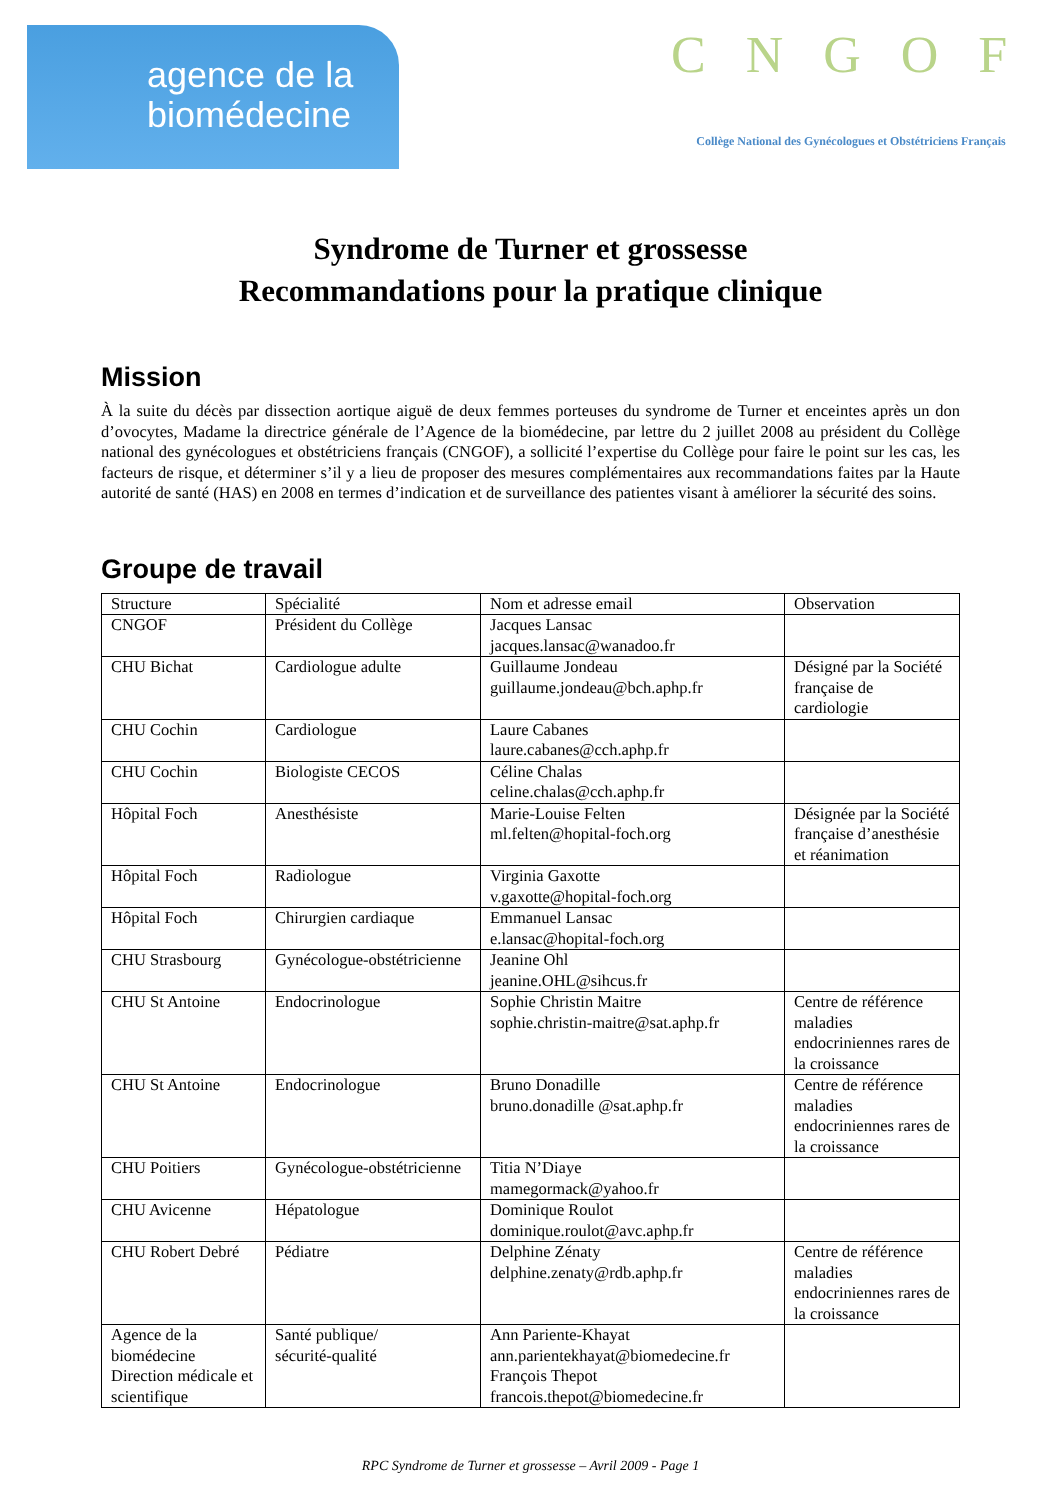agence de la
biomédecine
CNGOF
Collège National des Gynécologues et Obstétriciens Français
Syndrome de Turner et grossesse
Recommandations pour la pratique clinique
Mission
À la suite du décès par dissection aortique aiguë de deux femmes porteuses du syndrome de Turner et enceintes après un don d’ovocytes, Madame la directrice générale de l’Agence de la biomédecine, par lettre du 2 juillet 2008 au président du Collège national des gynécologues et obstétriciens français (CNGOF), a sollicité l’expertise du Collège pour faire le point sur les cas, les facteurs de risque, et déterminer s’il y a lieu de proposer des mesures complémentaires aux recommandations faites par la Haute autorité de santé (HAS) en 2008 en termes d’indication et de surveillance des patientes visant à améliorer la sécurité des soins.
Groupe de travail
| Structure | Spécialité | Nom et adresse email | Observation |
| --- | --- | --- | --- |
| CNGOF | Président du Collège | Jacques Lansac jacques.lansac@wanadoo.fr | |
| CHU Bichat | Cardiologue adulte | Guillaume Jondeau guillaume.jondeau@bch.aphp.fr | Désigné par la Société française de cardiologie |
| CHU Cochin | Cardiologue | Laure Cabanes laure.cabanes@cch.aphp.fr | |
| CHU Cochin | Biologiste CECOS | Céline Chalas celine.chalas@cch.aphp.fr | |
| Hôpital Foch | Anesthésiste | Marie-Louise Felten ml.felten@hopital-foch.org | Désignée par la Société française d’anesthésie et réanimation |
| Hôpital Foch | Radiologue | Virginia Gaxotte v.gaxotte@hopital-foch.org | |
| Hôpital Foch | Chirurgien cardiaque | Emmanuel Lansac e.lansac@hopital-foch.org | |
| CHU Strasbourg | Gynécologue-obstétricienne | Jeanine Ohl jeanine.OHL@sihcus.fr | |
| CHU St Antoine | Endocrinologue | Sophie Christin Maitre sophie.christin-maitre@sat.aphp.fr | Centre de référence maladies endocriniennes rares de la croissance |
| CHU St Antoine | Endocrinologue | Bruno Donadille bruno.donadille @sat.aphp.fr | Centre de référence maladies endocriniennes rares de la croissance |
| CHU Poitiers | Gynécologue-obstétricienne | Titia N’Diaye mamegormack@yahoo.fr | |
| CHU Avicenne | Hépatologue | Dominique Roulot dominique.roulot@avc.aphp.fr | |
| CHU Robert Debré | Pédiatre | Delphine Zénaty delphine.zenaty@rdb.aphp.fr | Centre de référence maladies endocriniennes rares de la croissance |
| Agence de la biomédecine Direction médicale et scientifique | Santé publique/ sécurité-qualité | Ann Pariente-Khayat ann.parientekhayat@biomedecine.fr François Thepot francois.thepot@biomedecine.fr | |
RPC Syndrome de Turner et grossesse – Avril 2009 - Page 1